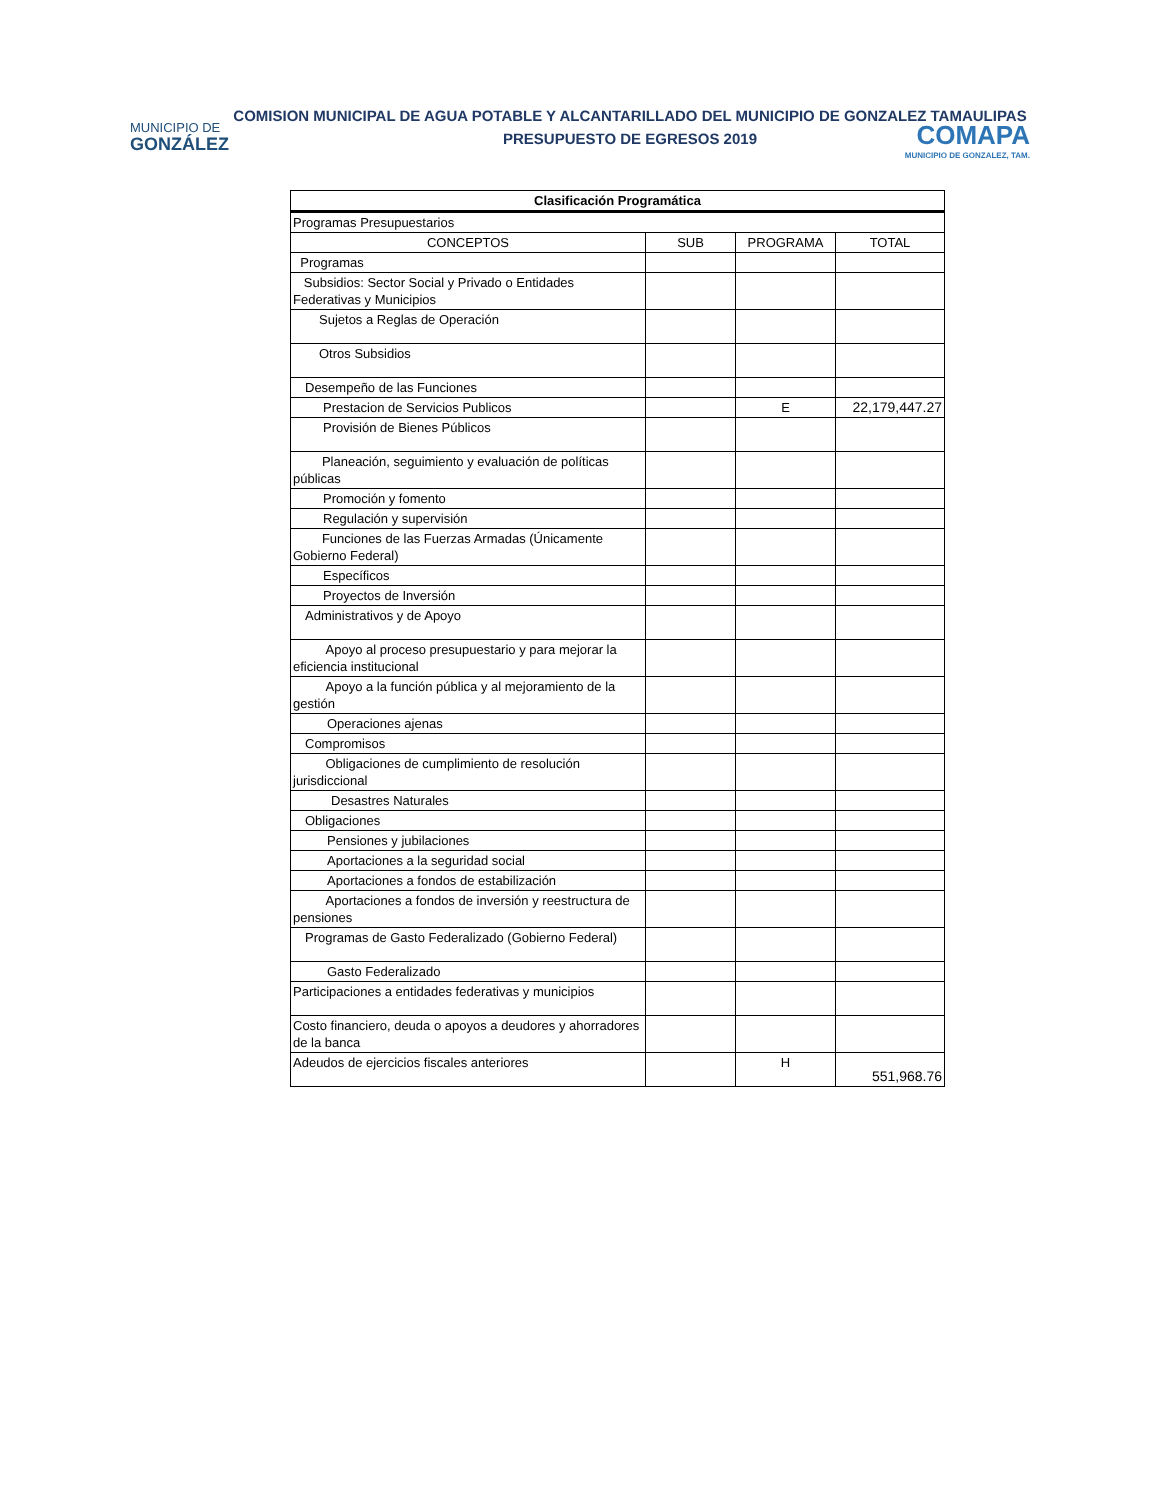COMISION MUNICIPAL DE AGUA POTABLE Y ALCANTARILLADO DEL MUNICIPIO DE GONZALEZ TAMAULIPAS
PRESUPUESTO DE EGRESOS 2019
MUNICIPIO DE
GONZÁLEZ
COMAPA
MUNICIPIO DE GONZALEZ, TAM.
| Clasificación Programática | | | |
| --- | --- | --- | --- |
| Programas Presupuestarios | | | |
| CONCEPTOS | SUB | PROGRAMA | TOTAL |
| Programas | | | |
| Subsidios: Sector Social y Privado o Entidades Federativas y Municipios | | | |
| Sujetos a Reglas de Operación | | | |
| Otros Subsidios | | | |
| Desempeño de las Funciones | | | |
| Prestacion de Servicios Publicos | | E | 22,179,447.27 |
| Provisión de Bienes Públicos | | | |
| Planeación, seguimiento y evaluación de políticas públicas | | | |
| Promoción y fomento | | | |
| Regulación y supervisión | | | |
| Funciones de las Fuerzas Armadas (Únicamente Gobierno Federal) | | | |
| Específicos | | | |
| Proyectos de Inversión | | | |
| Administrativos y de Apoyo | | | |
| Apoyo al proceso presupuestario y para mejorar la eficiencia institucional | | | |
| Apoyo a la función pública y al mejoramiento de la gestión | | | |
| Operaciones ajenas | | | |
| Compromisos | | | |
| Obligaciones de cumplimiento de resolución jurisdiccional | | | |
| Desastres Naturales | | | |
| Obligaciones | | | |
| Pensiones y jubilaciones | | | |
| Aportaciones a la seguridad social | | | |
| Aportaciones a fondos de estabilización | | | |
| Aportaciones a fondos de inversión y reestructura de pensiones | | | |
| Programas de Gasto Federalizado (Gobierno Federal) | | | |
| Gasto Federalizado | | | |
| Participaciones a entidades federativas y municipios | | | |
| Costo financiero, deuda o apoyos a deudores y ahorradores de la banca | | | |
| Adeudos de ejercicios fiscales anteriores | | H | 551,968.76 |